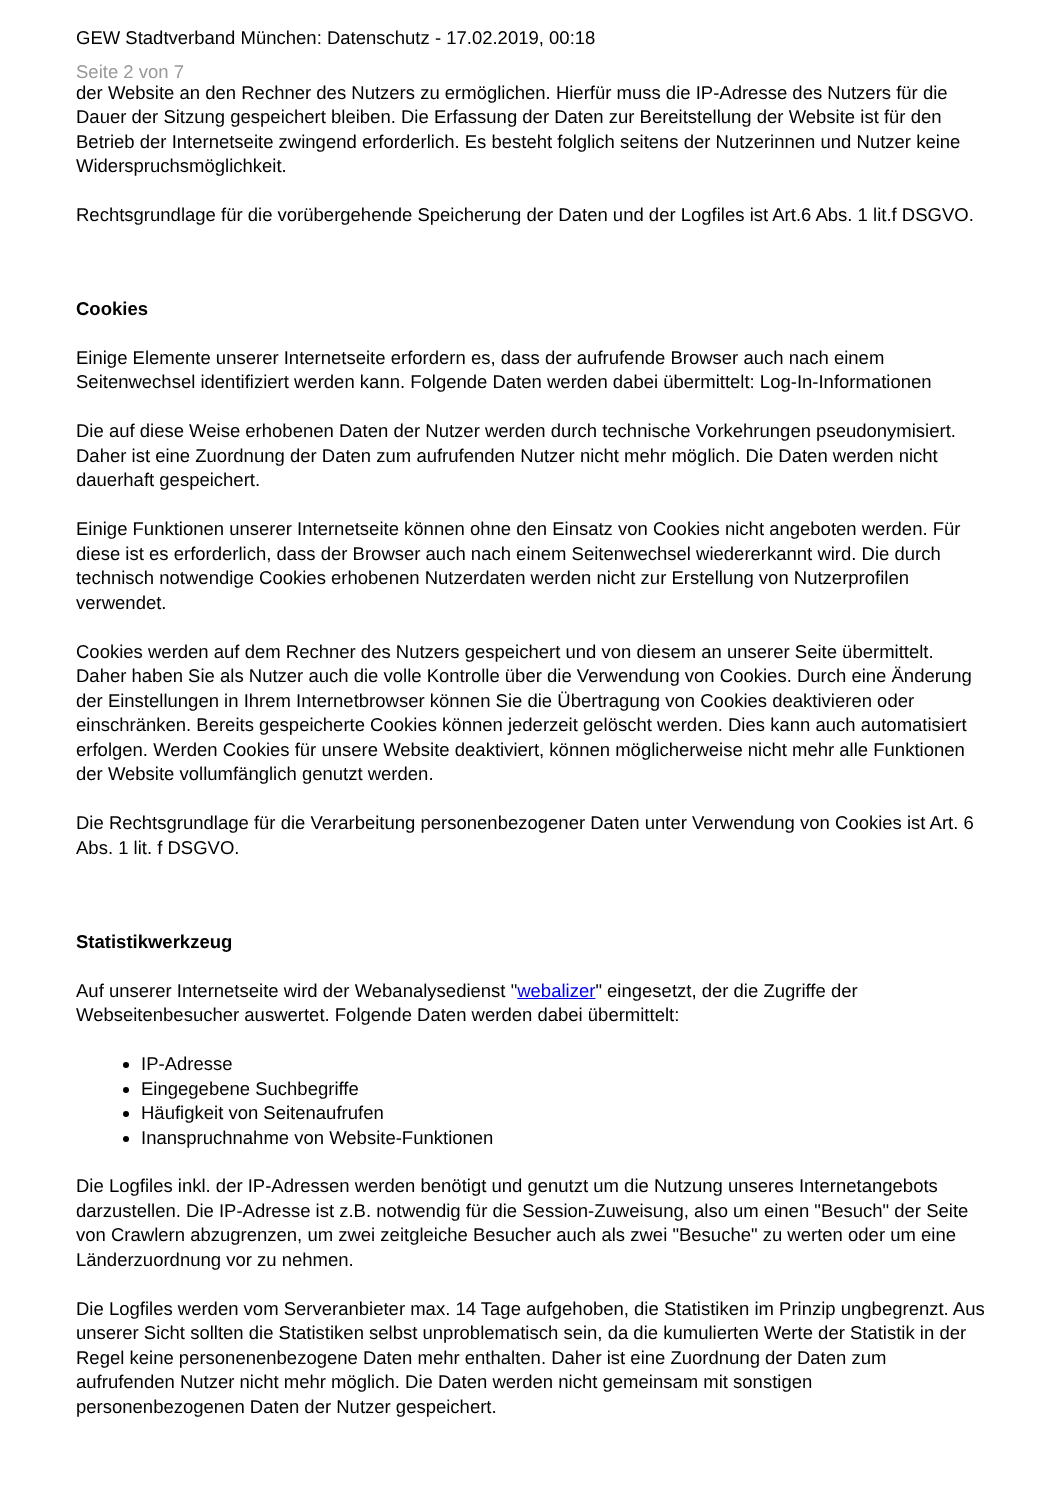GEW Stadtverband München: Datenschutz - 17.02.2019, 00:18
Seite 2 von 7
der Website an den Rechner des Nutzers zu ermöglichen. Hierfür muss die IP-Adresse des Nutzers für die Dauer der Sitzung gespeichert bleiben. Die Erfassung der Daten zur Bereitstellung der Website ist für den Betrieb der Internetseite zwingend erforderlich. Es besteht folglich seitens der Nutzerinnen und Nutzer keine Widerspruchsmöglichkeit.
Rechtsgrundlage für die vorübergehende Speicherung der Daten und der Logfiles ist Art.6 Abs. 1 lit.f DSGVO.
Cookies
Einige Elemente unserer Internetseite erfordern es, dass der aufrufende Browser auch nach einem Seitenwechsel identifiziert werden kann. Folgende Daten werden dabei übermittelt: Log-In-Informationen
Die auf diese Weise erhobenen Daten der Nutzer werden durch technische Vorkehrungen pseudonymisiert. Daher ist eine Zuordnung der Daten zum aufrufenden Nutzer nicht mehr möglich. Die Daten werden nicht dauerhaft gespeichert.
Einige Funktionen unserer Internetseite können ohne den Einsatz von Cookies nicht angeboten werden. Für diese ist es erforderlich, dass der Browser auch nach einem Seitenwechsel wiedererkannt wird. Die durch technisch notwendige Cookies erhobenen Nutzerdaten werden nicht zur Erstellung von Nutzerprofilen verwendet.
Cookies werden auf dem Rechner des Nutzers gespeichert und von diesem an unserer Seite übermittelt. Daher haben Sie als Nutzer auch die volle Kontrolle über die Verwendung von Cookies. Durch eine Änderung der Einstellungen in Ihrem Internetbrowser können Sie die Übertragung von Cookies deaktivieren oder einschränken. Bereits gespeicherte Cookies können jederzeit gelöscht werden. Dies kann auch automatisiert erfolgen. Werden Cookies für unsere Website deaktiviert, können möglicherweise nicht mehr alle Funktionen der Website vollumfänglich genutzt werden.
Die Rechtsgrundlage für die Verarbeitung personenbezogener Daten unter Verwendung von Cookies ist Art. 6 Abs. 1 lit. f DSGVO.
Statistikwerkzeug
Auf unserer Internetseite wird der Webanalysedienst "webalizer" eingesetzt, der die Zugriffe der Webseitenbesucher auswertet. Folgende Daten werden dabei übermittelt:
IP-Adresse
Eingegebene Suchbegriffe
Häufigkeit von Seitenaufrufen
Inanspruchnahme von Website-Funktionen
Die Logfiles inkl. der IP-Adressen werden benötigt und genutzt um die Nutzung unseres Internetangebots darzustellen. Die IP-Adresse ist z.B. notwendig für die Session-Zuweisung, also um einen "Besuch" der Seite von Crawlern abzugrenzen, um zwei zeitgleiche Besucher auch als zwei "Besuche" zu werten oder um eine Länderzuordnung vor zu nehmen.
Die Logfiles werden vom Serveranbieter max. 14 Tage aufgehoben, die Statistiken im Prinzip ungbegrenzt. Aus unserer Sicht sollten die Statistiken selbst unproblematisch sein, da die kumulierten Werte der Statistik in der Regel keine personenenbezogene Daten mehr enthalten. Daher ist eine Zuordnung der Daten zum aufrufenden Nutzer nicht mehr möglich. Die Daten werden nicht gemeinsam mit sonstigen personenbezogenen Daten der Nutzer gespeichert.